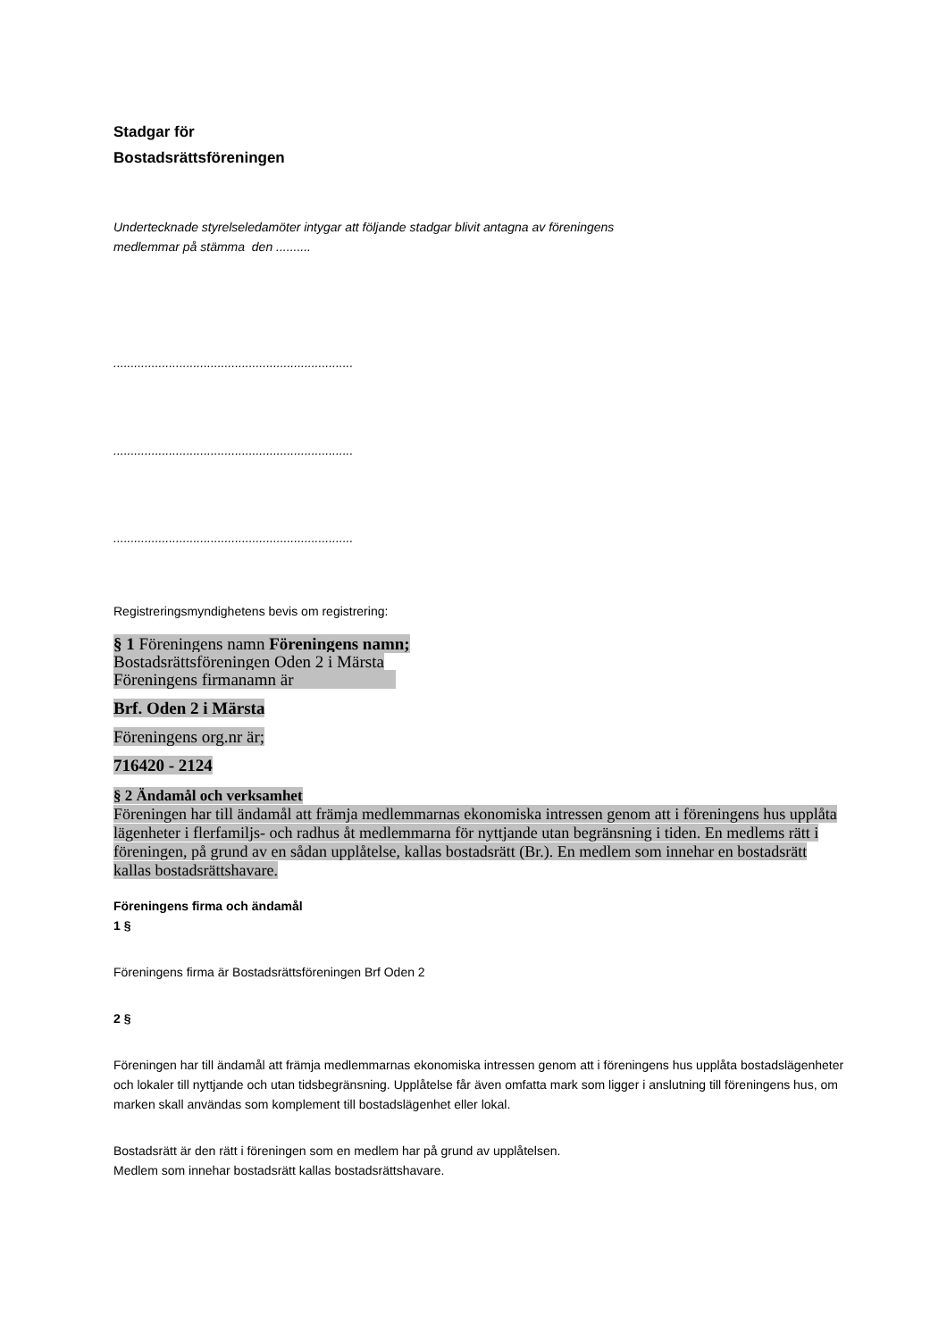Stadgar för
Bostadsrättsföreningen
Undertecknade styrelseledamöter intygar att följande stadgar blivit antagna av föreningens
medlemmar på stämma den ..........
.....................................................................
.....................................................................
.....................................................................
Registreringsmyndighetens bevis om registrering:
§ 1 Föreningens namn Föreningens namn;
Bostadsrättsföreningen Oden 2 i Märsta
Föreningens firmanamn är
Brf. Oden 2 i Märsta
Föreningens org.nr är;
716420 - 2124
§ 2 Ändamål och verksamhet
Föreningen har till ändamål att främja medlemmarnas ekonomiska intressen genom att i föreningens hus upplåta lägenheter i flerfamiljs- och radhus åt medlemmarna för nyttjande utan begränsning i tiden. En medlems rätt i föreningen, på grund av en sådan upplåtelse, kallas bostadsrätt (Br.). En medlem som innehar en bostadsrätt kallas bostadsrättshavare.
Föreningens firma och ändamål
1 §
Föreningens firma är Bostadsrättsföreningen Brf Oden 2
2 §
Föreningen har till ändamål att främja medlemmarnas ekonomiska intressen genom att i föreningens hus upplåta bostadslägenheter och lokaler till nyttjande och utan tidsbegränsning. Upplåtelse får även omfatta mark som ligger i anslutning till föreningens hus, om marken skall användas som komplement till bostadslägenhet eller lokal.
Bostadsrätt är den rätt i föreningen som en medlem har på grund av upplåtelsen.
Medlem som innehar bostadsrätt kallas bostadsrättshavare.